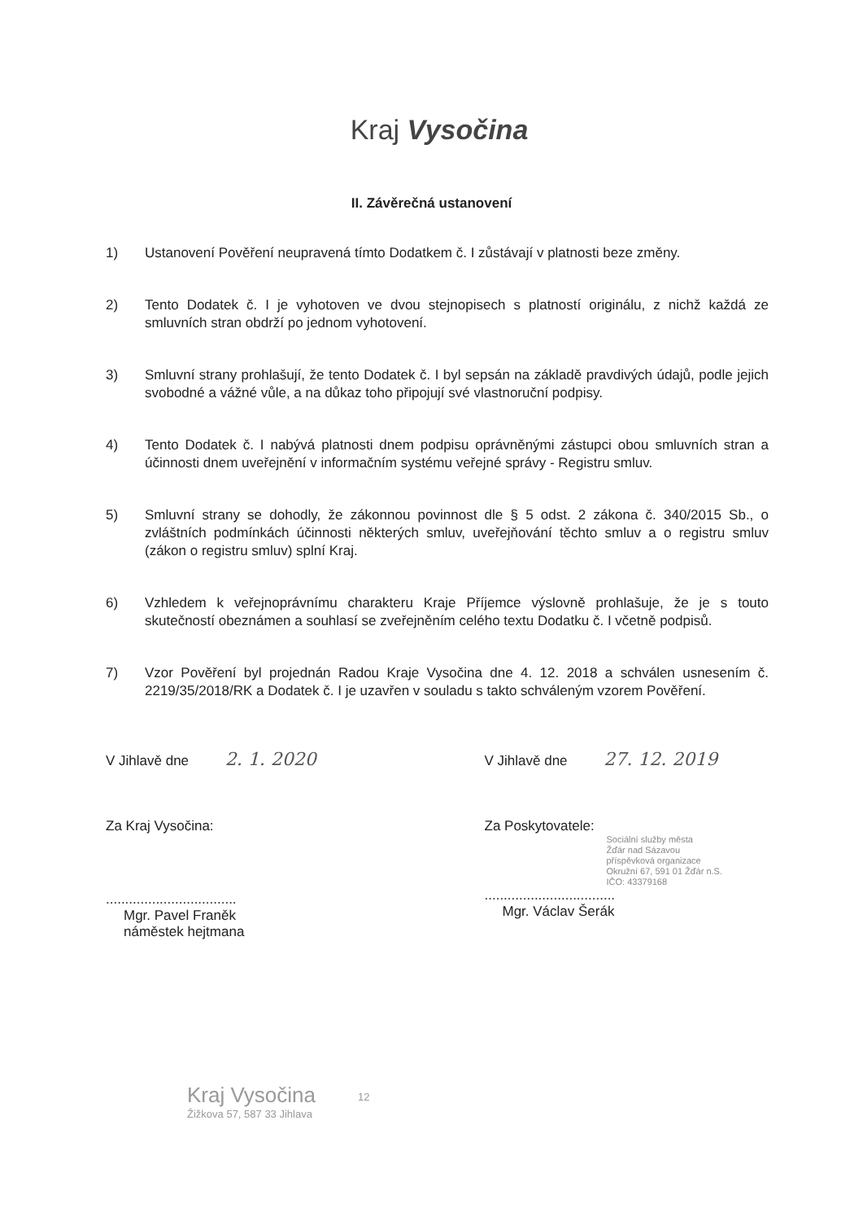Kraj Vysočina
II. Závěrečná ustanovení
1) Ustanovení Pověření neupravená tímto Dodatkem č. I zůstávají v platnosti beze změny.
2) Tento Dodatek č. I je vyhotoven ve dvou stejnopisech s platností originálu, z nichž každá ze smluvních stran obdrží po jednom vyhotovení.
3) Smluvní strany prohlašují, že tento Dodatek č. I byl sepsán na základě pravdivých údajů, podle jejich svobodné a vážné vůle, a na důkaz toho připojují své vlastnoruční podpisy.
4) Tento Dodatek č. I nabývá platnosti dnem podpisu oprávněnými zástupci obou smluvních stran a účinnosti dnem uveřejnění v informačním systému veřejné správy - Registru smluv.
5) Smluvní strany se dohodly, že zákonnou povinnost dle § 5 odst. 2 zákona č. 340/2015 Sb., o zvláštních podmínkách účinnosti některých smluv, uveřejňování těchto smluv a o registru smluv (zákon o registru smluv) splní Kraj.
6) Vzhledem k veřejnoprávnímu charakteru Kraje Příjemce výslovně prohlašuje, že je s touto skutečností obeznámen a souhlasí se zveřejněním celého textu Dodatku č. I včetně podpisů.
7) Vzor Pověření byl projednán Radou Kraje Vysočina dne 4. 12. 2018 a schválen usnesením č. 2219/35/2018/RK a Dodatek č. I je uzavřen v souladu s takto schváleným vzorem Pověření.
V Jihlavě dne 2. 1. 2020
V Jihlavě dne 27. 12. 2019
Za Kraj Vysočina:
..................................
Mgr. Pavel Franěk
náměstek hejtmana
Za Poskytovatele:
Sociální služby města
Žďár nad Sázavou
příspěvková organizace
Okružní 67, 591 01 Žďár n.S.
IČO: 43379168
..................................
Mgr. Václav Šerák
Kraj Vysočina
Žižkova 57, 587 33 Jihlava
12